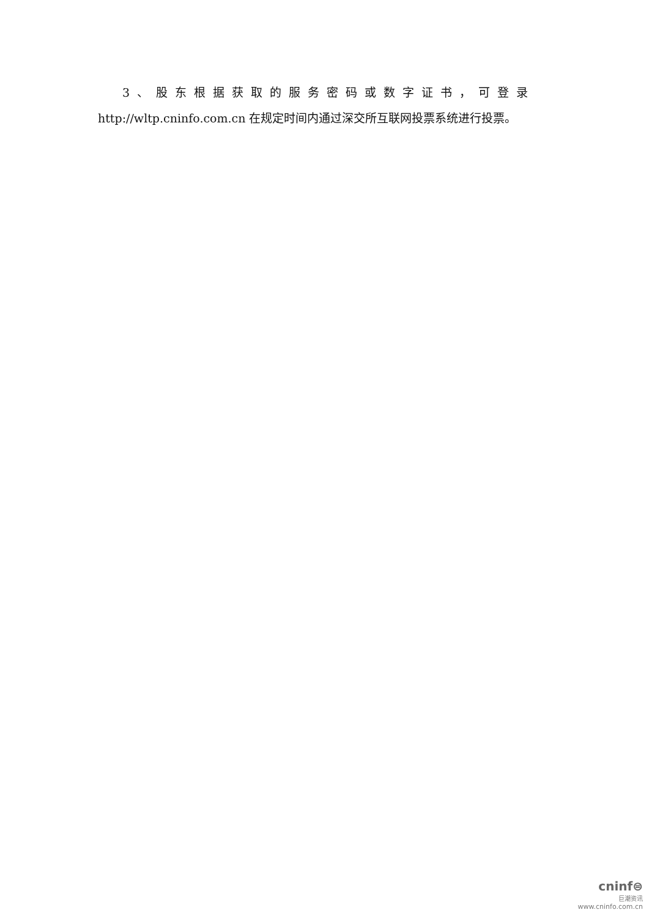3、股东根据获取的服务密码或数字证书，可登录
http://wltp.cninfo.com.cn 在规定时间内通过深交所互联网投票系统进行投票。
cninf⊜
巨潮资讯
www.cninfo.com.cn